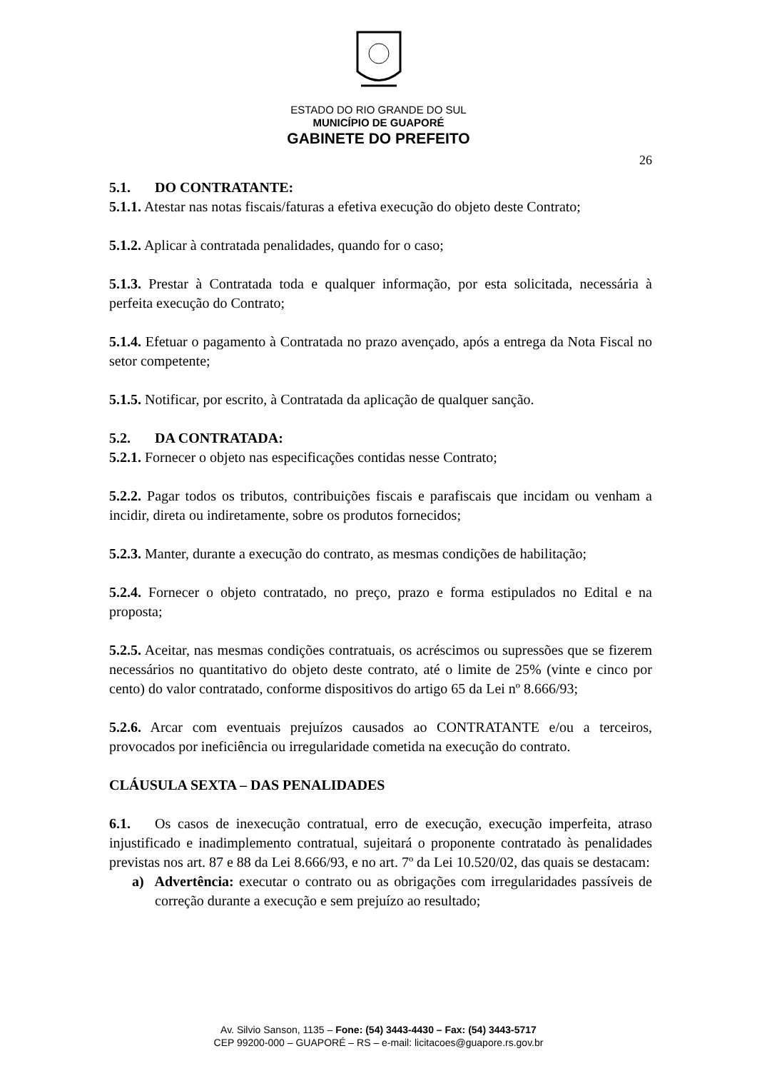ESTADO DO RIO GRANDE DO SUL
MUNICÍPIO DE GUAPORÉ
GABINETE DO PREFEITO
26
5.1. DO CONTRATANTE:
5.1.1. Atestar nas notas fiscais/faturas a efetiva execução do objeto deste Contrato;
5.1.2. Aplicar à contratada penalidades, quando for o caso;
5.1.3. Prestar à Contratada toda e qualquer informação, por esta solicitada, necessária à perfeita execução do Contrato;
5.1.4. Efetuar o pagamento à Contratada no prazo avençado, após a entrega da Nota Fiscal no setor competente;
5.1.5. Notificar, por escrito, à Contratada da aplicação de qualquer sanção.
5.2. DA CONTRATADA:
5.2.1. Fornecer o objeto nas especificações contidas nesse Contrato;
5.2.2. Pagar todos os tributos, contribuições fiscais e parafiscais que incidam ou venham a incidir, direta ou indiretamente, sobre os produtos fornecidos;
5.2.3. Manter, durante a execução do contrato, as mesmas condições de habilitação;
5.2.4. Fornecer o objeto contratado, no preço, prazo e forma estipulados no Edital e na proposta;
5.2.5. Aceitar, nas mesmas condições contratuais, os acréscimos ou supressões que se fizerem necessários no quantitativo do objeto deste contrato, até o limite de 25% (vinte e cinco por cento) do valor contratado, conforme dispositivos do artigo 65 da Lei nº 8.666/93;
5.2.6. Arcar com eventuais prejuízos causados ao CONTRATANTE e/ou a terceiros, provocados por ineficiência ou irregularidade cometida na execução do contrato.
CLÁUSULA SEXTA – DAS PENALIDADES
6.1. Os casos de inexecução contratual, erro de execução, execução imperfeita, atraso injustificado e inadimplemento contratual, sujeitará o proponente contratado às penalidades previstas nos art. 87 e 88 da Lei 8.666/93, e no art. 7º da Lei 10.520/02, das quais se destacam:
a) Advertência: executar o contrato ou as obrigações com irregularidades passíveis de correção durante a execução e sem prejuízo ao resultado;
Av. Silvio Sanson, 1135 – Fone: (54) 3443-4430 – Fax: (54) 3443-5717
CEP 99200-000 – GUAPORÉ – RS – e-mail: licitacoes@guapore.rs.gov.br